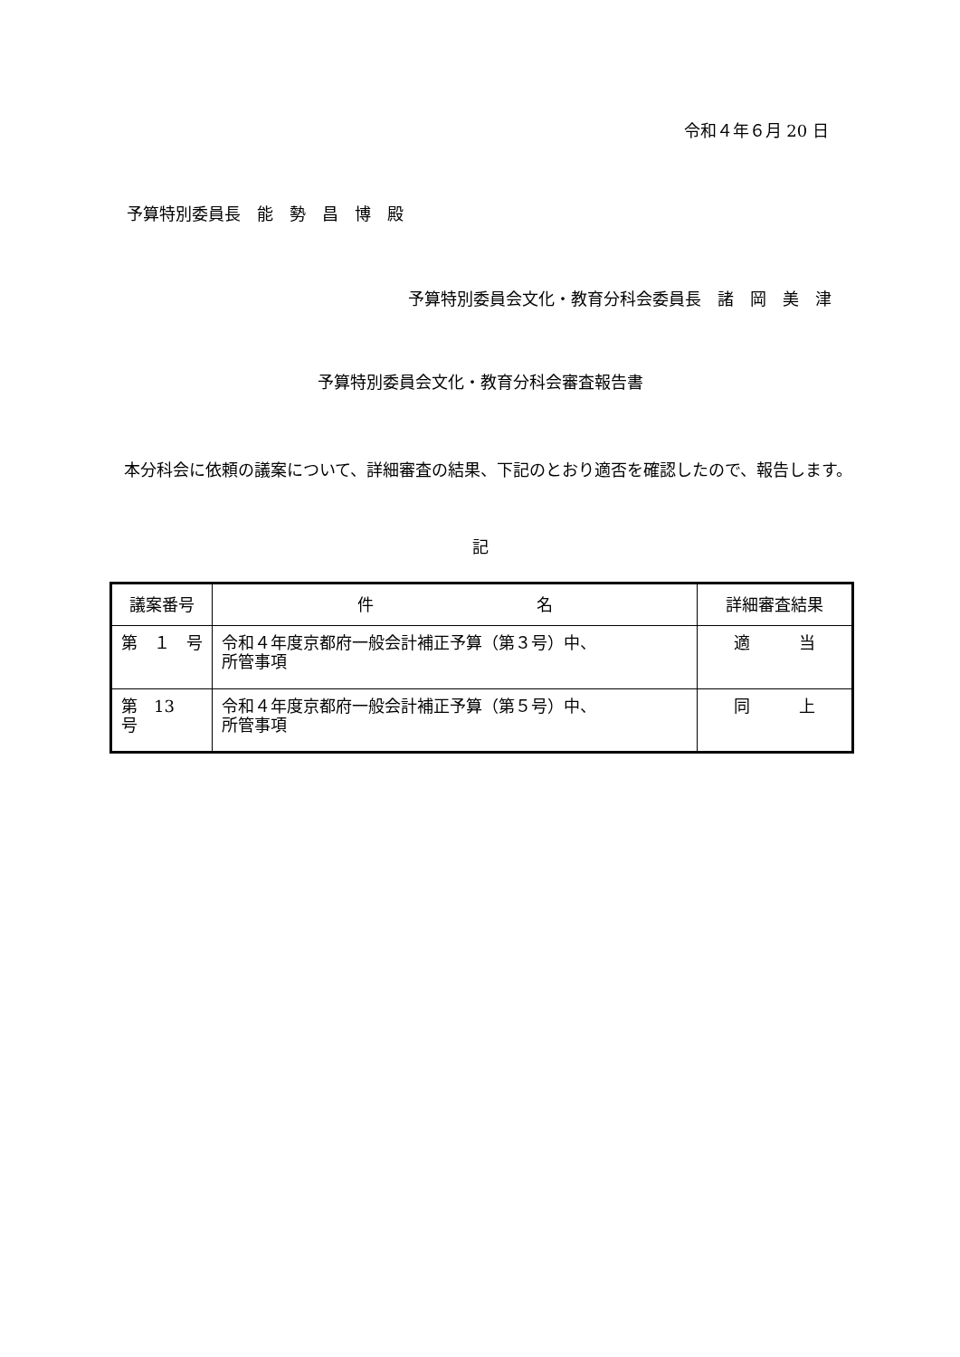令和４年６月 20 日
予算特別委員長　能　勢　昌　博　殿
予算特別委員会文化・教育分科会委員長　諸　岡　美　津
予算特別委員会文化・教育分科会審査報告書
本分科会に依頼の議案について、詳細審査の結果、下記のとおり適否を確認したので、報告します。
記
| 議案番号 | 件 名 | 詳細審査結果 |
| --- | --- | --- |
| 第 １ 号 | 令和４年度京都府一般会計補正予算（第３号）中、 所管事項 | 適 当 |
| 第 13 号 | 令和４年度京都府一般会計補正予算（第５号）中、 所管事項 | 同 上 |